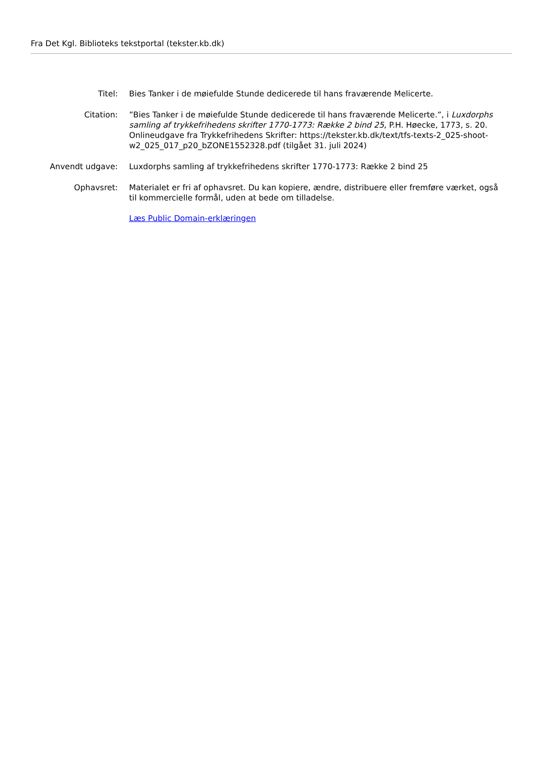Fra Det Kgl. Biblioteks tekstportal (tekster.kb.dk)
| Titel: | Bies Tanker i de møiefulde Stunde dedicerede til hans fraværende Melicerte. |
| Citation: | ”Bies Tanker i de møiefulde Stunde dedicerede til hans fraværende Melicerte.”, i Luxdorphs samling af trykkefrihedens skrifter 1770-1773: Række 2 bind 25 , P.H. Høecke, 1773, s. 20. Onlineudgave fra Trykkefrihedens Skrifter: https://tekster.kb.dk/text/tfs-texts-2_025-shoot-w2_025_017_p20_bZONE1552328.pdf (tilgået 31. juli 2024) |
| Anvendt udgave: | Luxdorphs samling af trykkefrihedens skrifter 1770-1773: Række 2 bind 25 |
| Ophavsret: | Materialet er fri af ophavsret. Du kan kopiere, ændre, distribuere eller fremføre værket, også til kommercielle formål, uden at bede om tilladelse. Læs Public Domain-erklæringen |